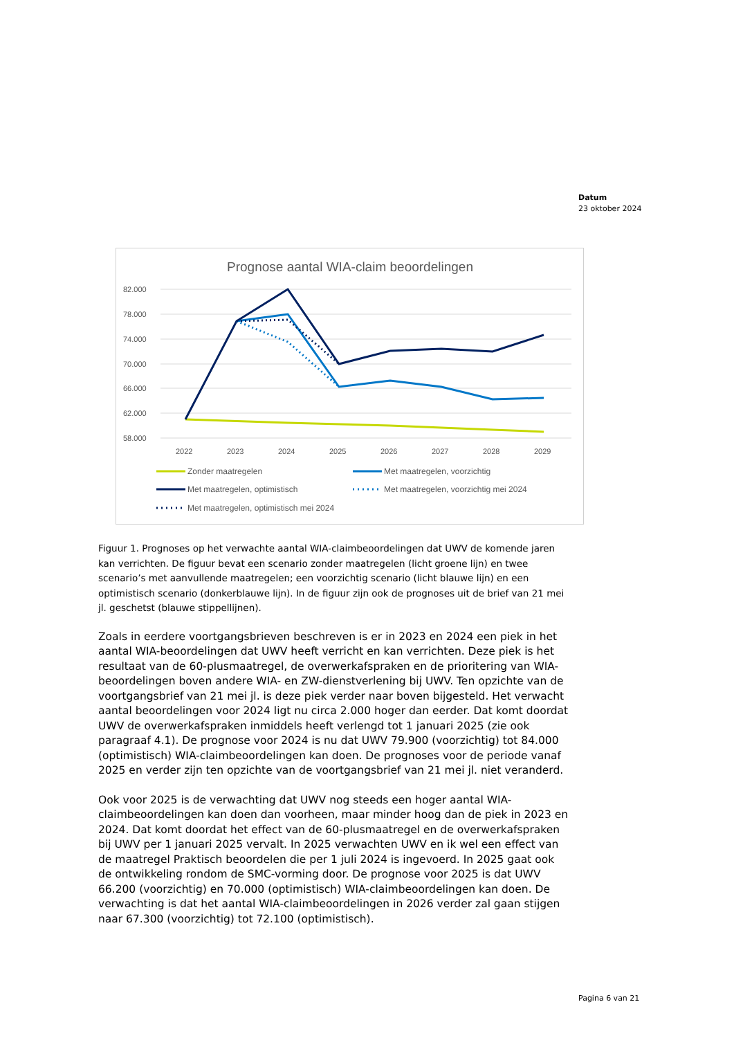Datum
23 oktober 2024
Prognose aantal WIA-claim beoordelingen
82.000
78.000
74.000
70.000
66.000
62.000
58.000
2022
2023
2024
2025
2026
2027
2028
2029
Zonder maatregelen
Met maatregelen, voorzichtig
Met maatregelen, optimistisch
Met maatregelen, voorzichtig mei 2024
Met maatregelen, optimistisch mei 2024
Figuur 1. Prognoses op het verwachte aantal WIA-claimbeoordelingen dat UWV de komende jaren kan verrichten. De figuur bevat een scenario zonder maatregelen (licht groene lijn) en twee scenario’s met aanvullende maatregelen; een voorzichtig scenario (licht blauwe lijn) en een optimistisch scenario (donkerblauwe lijn). In de figuur zijn ook de prognoses uit de brief van 21 mei jl. geschetst (blauwe stippellijnen).
Zoals in eerdere voortgangsbrieven beschreven is er in 2023 en 2024 een piek in het aantal WIA-beoordelingen dat UWV heeft verricht en kan verrichten. Deze piek is het resultaat van de 60-plusmaatregel, de overwerkafspraken en de prioritering van WIA-beoordelingen boven andere WIA- en ZW-dienstverlening bij UWV. Ten opzichte van de voortgangsbrief van 21 mei jl. is deze piek verder naar boven bijgesteld. Het verwacht aantal beoordelingen voor 2024 ligt nu circa 2.000 hoger dan eerder. Dat komt doordat UWV de overwerkafspraken inmiddels heeft verlengd tot 1 januari 2025 (zie ook paragraaf 4.1). De prognose voor 2024 is nu dat UWV 79.900 (voorzichtig) tot 84.000 (optimistisch) WIA-claimbeoordelingen kan doen. De prognoses voor de periode vanaf 2025 en verder zijn ten opzichte van de voortgangsbrief van 21 mei jl. niet veranderd.
Ook voor 2025 is de verwachting dat UWV nog steeds een hoger aantal WIA-claimbeoordelingen kan doen dan voorheen, maar minder hoog dan de piek in 2023 en 2024. Dat komt doordat het effect van de 60-plusmaatregel en de overwerkafspraken bij UWV per 1 januari 2025 vervalt. In 2025 verwachten UWV en ik wel een effect van de maatregel Praktisch beoordelen die per 1 juli 2024 is ingevoerd. In 2025 gaat ook de ontwikkeling rondom de SMC-vorming door. De prognose voor 2025 is dat UWV 66.200 (voorzichtig) en 70.000 (optimistisch) WIA-claimbeoordelingen kan doen. De verwachting is dat het aantal WIA-claimbeoordelingen in 2026 verder zal gaan stijgen naar 67.300 (voorzichtig) tot 72.100 (optimistisch).
Pagina 6 van 21